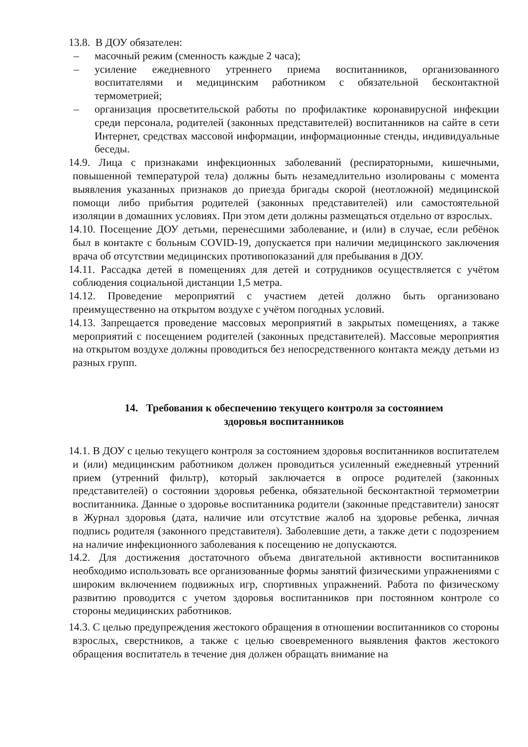13.8. В ДОУ обязателен:
– масочный режим (сменность каждые 2 часа);
– усиление ежедневного утреннего приема воспитанников, организованного воспитателями и медицинским работником с обязательной бесконтактной термометрией;
– организация просветительской работы по профилактике коронавирусной инфекции среди персонала, родителей (законных представителей) воспитанников на сайте в сети Интернет, средствах массовой информации, информационные стенды, индивидуальные беседы.
14.9. Лица с признаками инфекционных заболеваний (респираторными, кишечными, повышенной температурой тела) должны быть незамедлительно изолированы с момента выявления указанных признаков до приезда бригады скорой (неотложной) медицинской помощи либо прибытия родителей (законных представителей) или самостоятельной изоляции в домашних условиях. При этом дети должны размещаться отдельно от взрослых.
14.10. Посещение ДОУ детьми, перенесшими заболевание, и (или) в случае, если ребёнок был в контакте с больным COVID-19, допускается при наличии медицинского заключения врача об отсутствии медицинских противопоказаний для пребывания в ДОУ.
14.11. Рассадка детей в помещениях для детей и сотрудников осуществляется с учётом соблюдения социальной дистанции 1,5 метра.
14.12. Проведение мероприятий с участием детей должно быть организовано преимущественно на открытом воздухе с учётом погодных условий.
14.13. Запрещается проведение массовых мероприятий в закрытых помещениях, а также мероприятий с посещением родителей (законных представителей). Массовые мероприятия на открытом воздухе должны проводиться без непосредственного контакта между детьми из разных групп.
14. Требования к обеспечению текущего контроля за состоянием
здоровья воспитанников
14.1. В ДОУ с целью текущего контроля за состоянием здоровья воспитанников воспитателем и (или) медицинским работником должен проводиться усиленный ежедневный утренний прием (утренний фильтр), который заключается в опросе родителей (законных представителей) о состоянии здоровья ребенка, обязательной бесконтактной термометрии воспитанника. Данные о здоровье воспитанника родители (законные представители) заносят в Журнал здоровья (дата, наличие или отсутствие жалоб на здоровье ребенка, личная подпись родителя (законного представителя). Заболевшие дети, а также дети с подозрением на наличие инфекционного заболевания к посещению не допускаются.
14.2. Для достижения достаточного объема двигательной активности воспитанников необходимо использовать все организованные формы занятий физическими упражнениями с широким включением подвижных игр, спортивных упражнений. Работа по физическому развитию проводится с учетом здоровья воспитанников при постоянном контроле со стороны медицинских работников.
14.3. С целью предупреждения жестокого обращения в отношении воспитанников со стороны взрослых, сверстников, а также с целью своевременного выявления фактов жестокого обращения воспитатель в течение дня должен обращать внимание на